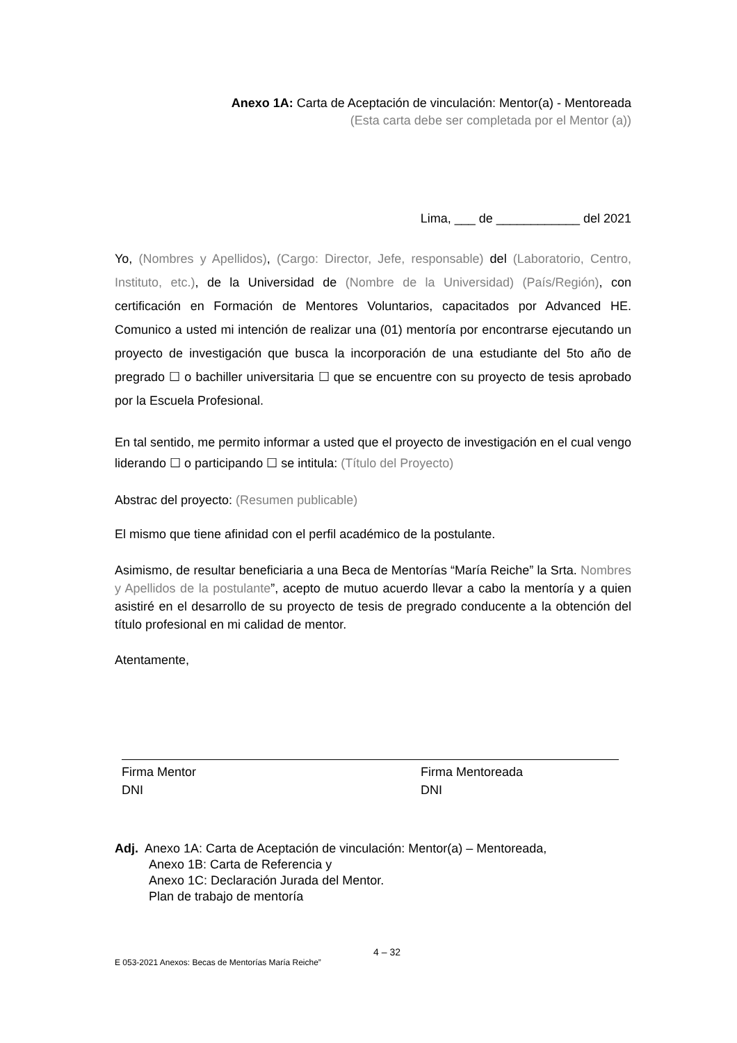Anexo 1A: Carta de Aceptación de vinculación: Mentor(a) - Mentoreada
(Esta carta debe ser completada por el Mentor (a))
Lima, ___ de ____________ del 2021
Yo, (Nombres y Apellidos), (Cargo: Director, Jefe, responsable) del (Laboratorio, Centro, Instituto, etc.), de la Universidad de (Nombre de la Universidad) (País/Región), con certificación en Formación de Mentores Voluntarios, capacitados por Advanced HE. Comunico a usted mi intención de realizar una (01) mentoría por encontrarse ejecutando un proyecto de investigación que busca la incorporación de una estudiante del 5to año de pregrado ☐ o bachiller universitaria ☐ que se encuentre con su proyecto de tesis aprobado por la Escuela Profesional.
En tal sentido, me permito informar a usted que el proyecto de investigación en el cual vengo liderando ☐ o participando ☐ se intitula: (Título del Proyecto)
Abstrac del proyecto: (Resumen publicable)
El mismo que tiene afinidad con el perfil académico de la postulante.
Asimismo, de resultar beneficiaria a una Beca de Mentorías “María Reiche” la Srta. Nombres y Apellidos de la postulante”, acepto de mutuo acuerdo llevar a cabo la mentoría y a quien asistiré en el desarrollo de su proyecto de tesis de pregrado conducente a la obtención del título profesional en mi calidad de mentor.
Atentamente,
Firma Mentor
DNI
Firma Mentoreada
DNI
Adj. Anexo 1A: Carta de Aceptación de vinculación: Mentor(a) – Mentoreada,
Anexo 1B: Carta de Referencia y
Anexo 1C: Declaración Jurada del Mentor.
Plan de trabajo de mentoría
4 – 32
E 053-2021 Anexos: Becas de Mentorías María Reiche”